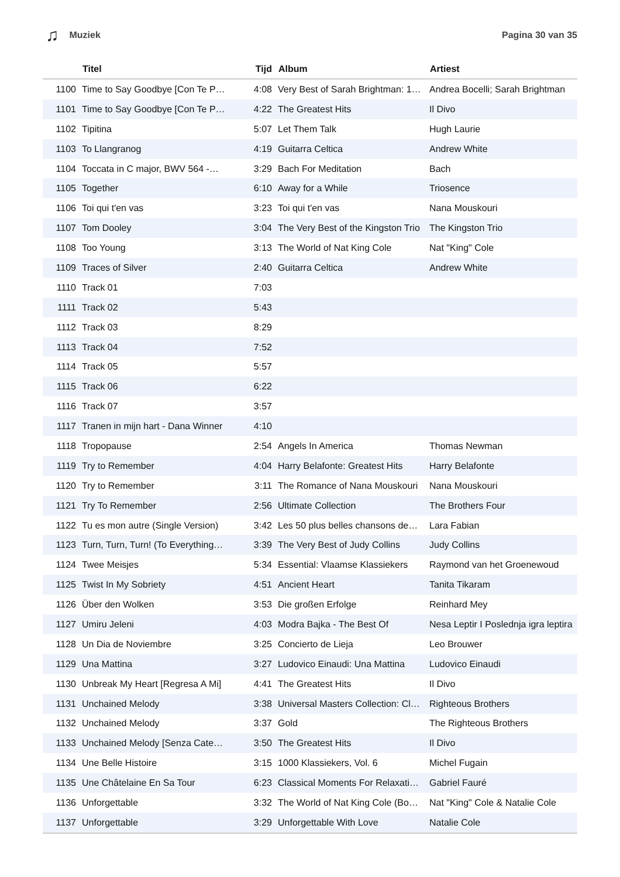♫ Muziek Pagina 30 van 35
| | Titel | Tijd | Album | Artiest |
| --- | --- | --- | --- | --- |
| 1100 | Time to Say Goodbye [Con Te P… | 4:08 | Very Best of Sarah Brightman: 1… | Andrea Bocelli; Sarah Brightman |
| 1101 | Time to Say Goodbye [Con Te P… | 4:22 | The Greatest Hits | Il Divo |
| 1102 | Tipitina | 5:07 | Let Them Talk | Hugh Laurie |
| 1103 | To Llangranog | 4:19 | Guitarra Celtica | Andrew White |
| 1104 | Toccata in C major, BWV 564 -… | 3:29 | Bach For Meditation | Bach |
| 1105 | Together | 6:10 | Away for a While | Triosence |
| 1106 | Toi qui t'en vas | 3:23 | Toi qui t'en vas | Nana Mouskouri |
| 1107 | Tom Dooley | 3:04 | The Very Best of the Kingston Trio | The Kingston Trio |
| 1108 | Too Young | 3:13 | The World of Nat King Cole | Nat "King" Cole |
| 1109 | Traces of Silver | 2:40 | Guitarra Celtica | Andrew White |
| 1110 | Track 01 | 7:03 | | |
| 1111 | Track 02 | 5:43 | | |
| 1112 | Track 03 | 8:29 | | |
| 1113 | Track 04 | 7:52 | | |
| 1114 | Track 05 | 5:57 | | |
| 1115 | Track 06 | 6:22 | | |
| 1116 | Track 07 | 3:57 | | |
| 1117 | Tranen in mijn hart - Dana Winner | 4:10 | | |
| 1118 | Tropopause | 2:54 | Angels In America | Thomas Newman |
| 1119 | Try to Remember | 4:04 | Harry Belafonte: Greatest Hits | Harry Belafonte |
| 1120 | Try to Remember | 3:11 | The Romance of Nana Mouskouri | Nana Mouskouri |
| 1121 | Try To Remember | 2:56 | Ultimate Collection | The Brothers Four |
| 1122 | Tu es mon autre (Single Version) | 3:42 | Les 50 plus belles chansons de… | Lara Fabian |
| 1123 | Turn, Turn, Turn! (To Everything… | 3:39 | The Very Best of Judy Collins | Judy Collins |
| 1124 | Twee Meisjes | 5:34 | Essential: Vlaamse Klassiekers | Raymond van het Groenewoud |
| 1125 | Twist In My Sobriety | 4:51 | Ancient Heart | Tanita Tikaram |
| 1126 | Über den Wolken | 3:53 | Die großen Erfolge | Reinhard Mey |
| 1127 | Umiru Jeleni | 4:03 | Modra Bajka - The Best Of | Nesa Leptir I Poslednja igra leptira |
| 1128 | Un Dia de Noviembre | 3:25 | Concierto de Lieja | Leo Brouwer |
| 1129 | Una Mattina | 3:27 | Ludovico Einaudi: Una Mattina | Ludovico Einaudi |
| 1130 | Unbreak My Heart [Regresa A Mi] | 4:41 | The Greatest Hits | Il Divo |
| 1131 | Unchained Melody | 3:38 | Universal Masters Collection: Cl… | Righteous Brothers |
| 1132 | Unchained Melody | 3:37 | Gold | The Righteous Brothers |
| 1133 | Unchained Melody [Senza Cate… | 3:50 | The Greatest Hits | Il Divo |
| 1134 | Une Belle Histoire | 3:15 | 1000 Klassiekers, Vol. 6 | Michel Fugain |
| 1135 | Une Châtelaine En Sa Tour | 6:23 | Classical Moments For Relaxati… | Gabriel Fauré |
| 1136 | Unforgettable | 3:32 | The World of Nat King Cole (Bo… | Nat "King" Cole & Natalie Cole |
| 1137 | Unforgettable | 3:29 | Unforgettable With Love | Natalie Cole |